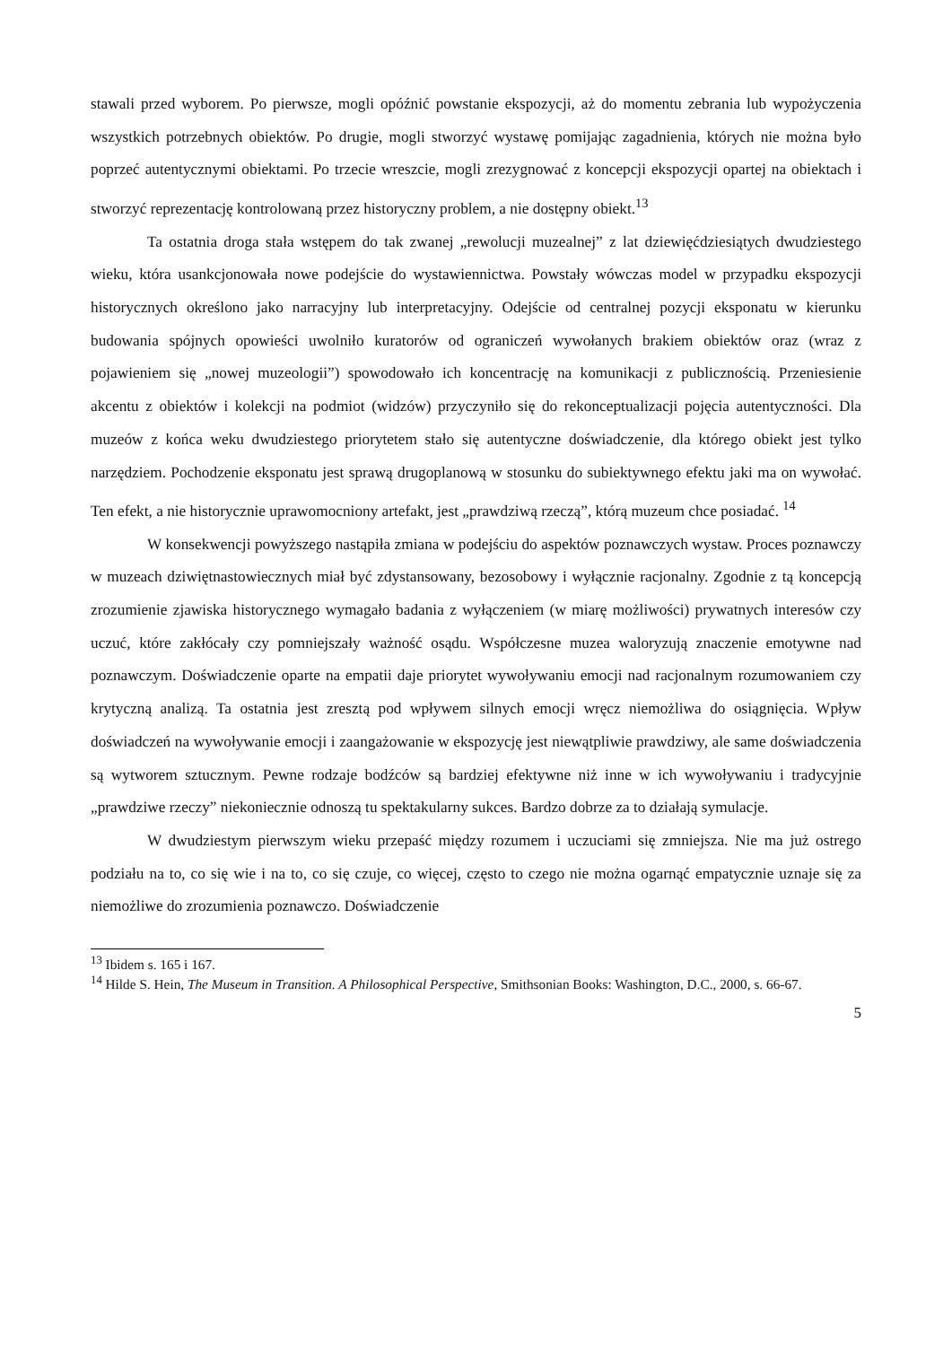stawali przed wyborem. Po pierwsze, mogli opóźnić powstanie ekspozycji, aż do momentu zebrania lub wypożyczenia wszystkich potrzebnych obiektów. Po drugie, mogli stworzyć wystawę pomijając zagadnienia, których nie można było poprzeć autentycznymi obiektami. Po trzecie wreszcie, mogli zrezygnować z koncepcji ekspozycji opartej na obiektach i stworzyć reprezentację kontrolowaną przez historyczny problem, a nie dostępny obiekt.<sup>13</sup>
Ta ostatnia droga stała wstępem do tak zwanej „rewolucji muzealnej” z lat dziewięćdziesiątych dwudziestego wieku, która usankcjonowała nowe podejście do wystawiennictwa. Powstały wówczas model w przypadku ekspozycji historycznych określono jako narracyjny lub interpretacyjny. Odejście od centralnej pozycji eksponatu w kierunku budowania spójnych opowieści uwolniło kuratorów od ograniczeń wywołanych brakiem obiektów oraz (wraz z pojawieniem się „nowej muzeologii”) spowodowało ich koncentrację na komunikacji z publicznością. Przeniesienie akcentu z obiektów i kolekcji na podmiot (widzów) przyczyniło się do rekonceptualizacji pojęcia autentyczności. Dla muzeów z końca weku dwudziestego priorytetem stało się autentyczne doświadczenie, dla którego obiekt jest tylko narzędziem. Pochodzenie eksponatu jest sprawą drugoplanową w stosunku do subiektywnego efektu jaki ma on wywołać. Ten efekt, a nie historycznie uprawomocniony artefakt, jest „prawdziwą rzeczą”, którą muzeum chce posiadać. <sup>14</sup>
W konsekwencji powyższego nastąpiła zmiana w podejściu do aspektów poznawczych wystaw. Proces poznawczy w muzeach dziwiętnastowiecznych miał być zdystansowany, bezosobowy i wyłącznie racjonalny. Zgodnie z tą koncepcją zrozumienie zjawiska historycznego wymagało badania z wyłączeniem (w miarę możliwości) prywatnych interesów czy uczuć, które zakłócały czy pomniejszały ważność osądu. Współczesne muzea waloryzują znaczenie emotywne nad poznawczym. Doświadczenie oparte na empatii daje priorytet wywoływaniu emocji nad racjonalnym rozumowaniem czy krytyczną analizą. Ta ostatnia jest zresztą pod wpływem silnych emocji wręcz niemożliwa do osiągnięcia. Wpływ doświadczeń na wywoływanie emocji i zaangażowanie w ekspozycję jest niewątpliwie prawdziwy, ale same doświadczenia są wytworem sztucznym. Pewne rodzaje bodźców są bardziej efektywne niż inne w ich wywoływaniu i tradycyjnie „prawdziwe rzeczy” niekoniecznie odnoszą tu spektakularny sukces. Bardzo dobrze za to działają symulacje.
W dwudziestym pierwszym wieku przepaść między rozumem i uczuciami się zmniejsza. Nie ma już ostrego podziału na to, co się wie i na to, co się czuje, co więcej, często to czego nie można ogarnąć empatycznie uznaje się za niemożliwe do zrozumienia poznawczo. Doświadczenie
<sup>13</sup> Ibidem s. 165 i 167.
<sup>14</sup> Hilde S. Hein, The Museum in Transition. A Philosophical Perspective, Smithsonian Books: Washington, D.C., 2000, s. 66-67.
5